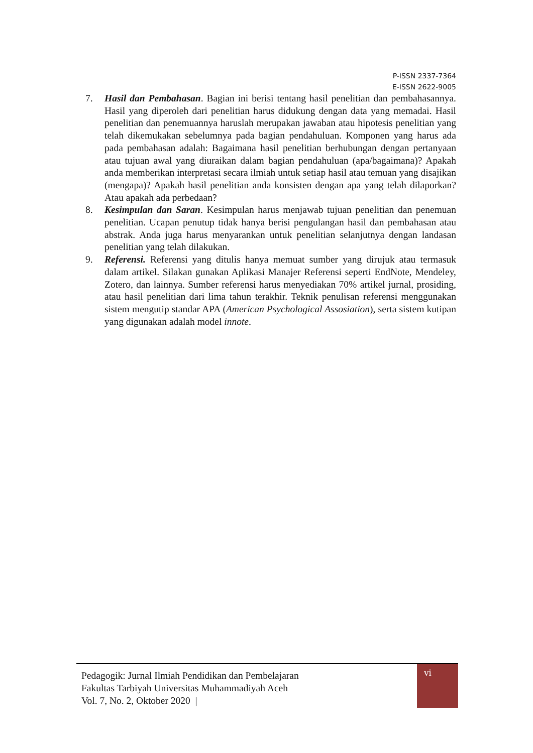P-ISSN 2337-7364
E-ISSN 2622-9005
7. Hasil dan Pembahasan. Bagian ini berisi tentang hasil penelitian dan pembahasannya. Hasil yang diperoleh dari penelitian harus didukung dengan data yang memadai. Hasil penelitian dan penemuannya haruslah merupakan jawaban atau hipotesis penelitian yang telah dikemukakan sebelumnya pada bagian pendahuluan. Komponen yang harus ada pada pembahasan adalah: Bagaimana hasil penelitian berhubungan dengan pertanyaan atau tujuan awal yang diuraikan dalam bagian pendahuluan (apa/bagaimana)? Apakah anda memberikan interpretasi secara ilmiah untuk setiap hasil atau temuan yang disajikan (mengapa)? Apakah hasil penelitian anda konsisten dengan apa yang telah dilaporkan? Atau apakah ada perbedaan?
8. Kesimpulan dan Saran. Kesimpulan harus menjawab tujuan penelitian dan penemuan penelitian. Ucapan penutup tidak hanya berisi pengulangan hasil dan pembahasan atau abstrak. Anda juga harus menyarankan untuk penelitian selanjutnya dengan landasan penelitian yang telah dilakukan.
9. Referensi. Referensi yang ditulis hanya memuat sumber yang dirujuk atau termasuk dalam artikel. Silakan gunakan Aplikasi Manajer Referensi seperti EndNote, Mendeley, Zotero, dan lainnya. Sumber referensi harus menyediakan 70% artikel jurnal, prosiding, atau hasil penelitian dari lima tahun terakhir. Teknik penulisan referensi menggunakan sistem mengutip standar APA (American Psychological Assosiation), serta sistem kutipan yang digunakan adalah model innote.
Pedagogik: Jurnal Ilmiah Pendidikan dan Pembelajaran
Fakultas Tarbiyah Universitas Muhammadiyah Aceh
Vol. 7, No. 2, Oktober 2020 |
vi